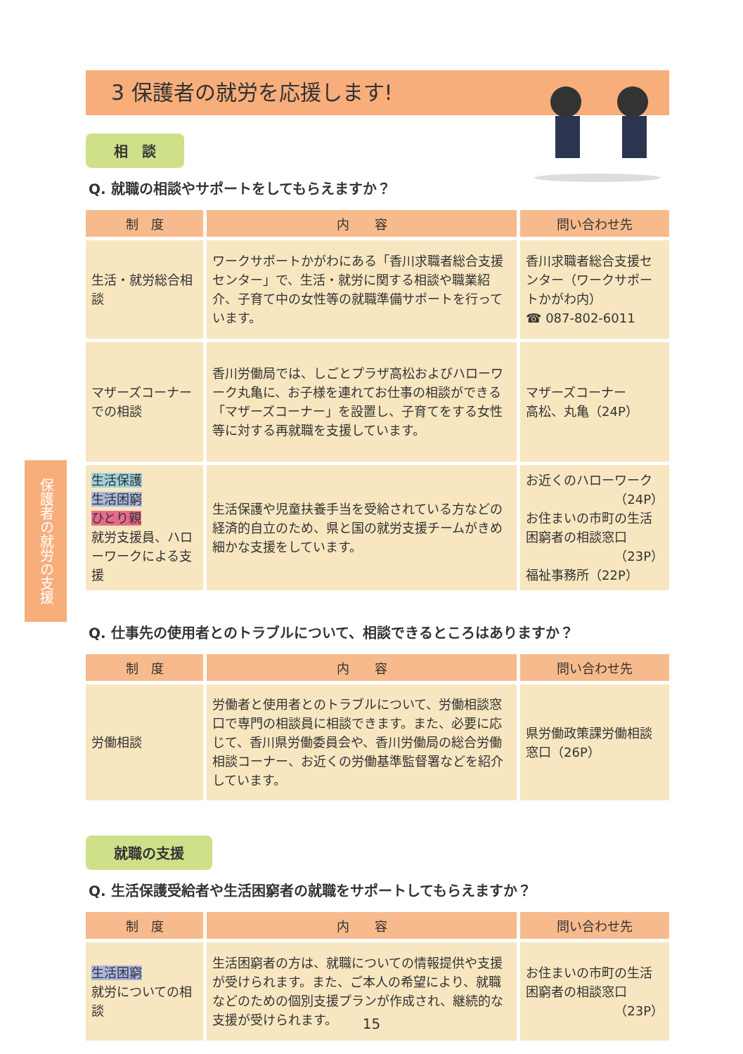3 保護者の就労を応援します!
保護者の就労の支援
相　談
Q. 就職の相談やサポートをしてもらえますか？
| 制 度 | 内 容 | 問い合わせ先 |
| --- | --- | --- |
| 生活・就労総合相談 | ワークサポートかがわにある「香川求職者総合支援センター」で、生活・就労に関する相談や職業紹介、子育て中の女性等の就職準備サポートを行っています。 | 香川求職者総合支援センター（ワークサポートかがわ内） ☎ 087-802-6011 |
| マザーズコーナーでの相談 | 香川労働局では、しごとプラザ高松およびハローワーク丸亀に、お子様を連れてお仕事の相談ができる「マザーズコーナー」を設置し、子育てをする女性等に対する再就職を支援しています。 | マザーズコーナー 高松、丸亀（24P） |
| 生活保護 生活困窮 ひとり親 就労支援員、ハローワークによる支援 | 生活保護や児童扶養手当を受給されている方などの経済的自立のため、県と国の就労支援チームがきめ細かな支援をしています。 | お近くのハローワーク （24P） お住まいの市町の生活困窮者の相談窓口 （23P） 福祉事務所（22P） |
Q. 仕事先の使用者とのトラブルについて、相談できるところはありますか？
| 制 度 | 内 容 | 問い合わせ先 |
| --- | --- | --- |
| 労働相談 | 労働者と使用者とのトラブルについて、労働相談窓口で専門の相談員に相談できます。また、必要に応じて、香川県労働委員会や、香川労働局の総合労働相談コーナー、お近くの労働基準監督署などを紹介しています。 | 県労働政策課労働相談窓口（26P） |
就職の支援
Q. 生活保護受給者や生活困窮者の就職をサポートしてもらえますか？
| 制 度 | 内 容 | 問い合わせ先 |
| --- | --- | --- |
| 生活困窮 就労についての相談 | 生活困窮者の方は、就職についての情報提供や支援が受けられます。また、ご本人の希望により、就職などのための個別支援プランが作成され、継続的な支援が受けられます。 | お住まいの市町の生活困窮者の相談窓口 （23P） |
15